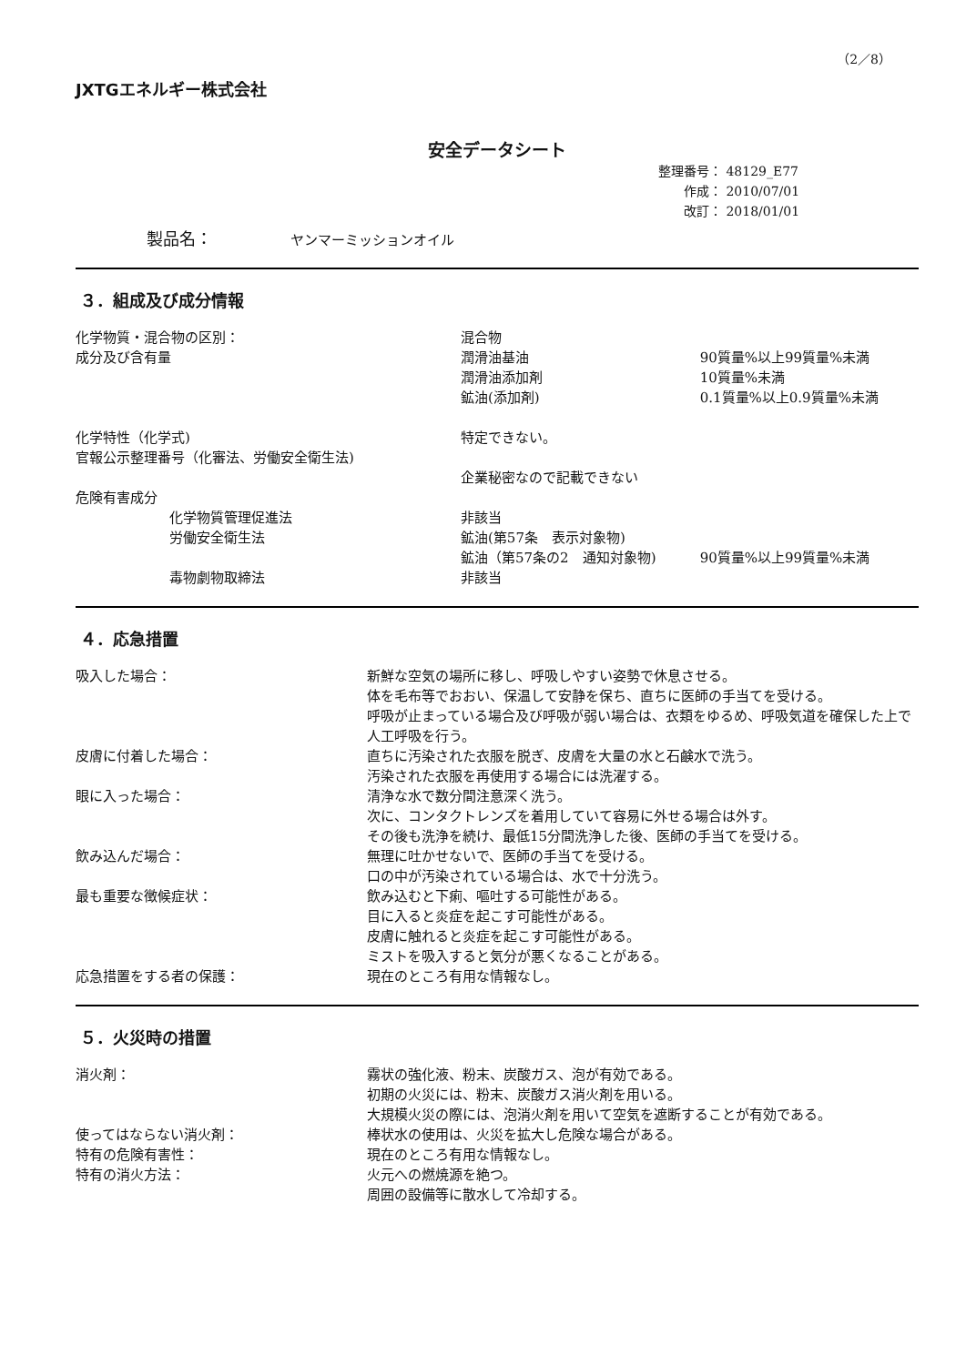（2／8）
JXTGエネルギー株式会社
安全データシート
整理番号： 48129_E77
　　作成： 2010/07/01
　　改訂： 2018/01/01
製品名： ヤンマーミッションオイル
３．組成及び成分情報
| 化学物質・混合物の区別： | 混合物 | |
| 成分及び含有量 | 潤滑油基油 | 90質量%以上99質量%未満 |
| | 潤滑油添加剤 | 10質量%未満 |
| | 鉱油(添加剤) | 0.1質量%以上0.9質量%未満 |
| 化学特性（化学式) | 特定できない。 | |
| 官報公示整理番号（化審法、労働安全衛生法) | | |
| | 企業秘密なので記載できない | |
| 危険有害成分 | | |
| 化学物質管理促進法 | 非該当 | |
| 労働安全衛生法 | 鉱油(第57条 表示対象物) | |
| | 鉱油（第57条の2 通知対象物) | 90質量%以上99質量%未満 |
| 毒物劇物取締法 | 非該当 | |
４．応急措置
| 吸入した場合： | 新鮮な空気の場所に移し、呼吸しやすい姿勢で休息させる。 体を毛布等でおおい、保温して安静を保ち、直ちに医師の手当てを受ける。 呼吸が止まっている場合及び呼吸が弱い場合は、衣類をゆるめ、呼吸気道を確保した上で人工呼吸を行う。 |
| 皮膚に付着した場合： | 直ちに汚染された衣服を脱ぎ、皮膚を大量の水と石鹸水で洗う。 汚染された衣服を再使用する場合には洗濯する。 |
| 眼に入った場合： | 清浄な水で数分間注意深く洗う。 次に、コンタクトレンズを着用していて容易に外せる場合は外す。 その後も洗浄を続け、最低15分間洗浄した後、医師の手当てを受ける。 |
| 飲み込んだ場合： | 無理に吐かせないで、医師の手当てを受ける。 口の中が汚染されている場合は、水で十分洗う。 |
| 最も重要な徴候症状： | 飲み込むと下痢、嘔吐する可能性がある。 目に入ると炎症を起こす可能性がある。 皮膚に触れると炎症を起こす可能性がある。 ミストを吸入すると気分が悪くなることがある。 |
| 応急措置をする者の保護： | 現在のところ有用な情報なし。 |
５．火災時の措置
| 消火剤： | 霧状の強化液、粉末、炭酸ガス、泡が有効である。 初期の火災には、粉末、炭酸ガス消火剤を用いる。 大規模火災の際には、泡消火剤を用いて空気を遮断することが有効である。 |
| 使ってはならない消火剤： | 棒状水の使用は、火災を拡大し危険な場合がある。 |
| 特有の危険有害性： | 現在のところ有用な情報なし。 |
| 特有の消火方法： | 火元への燃焼源を絶つ。 周囲の設備等に散水して冷却する。 |